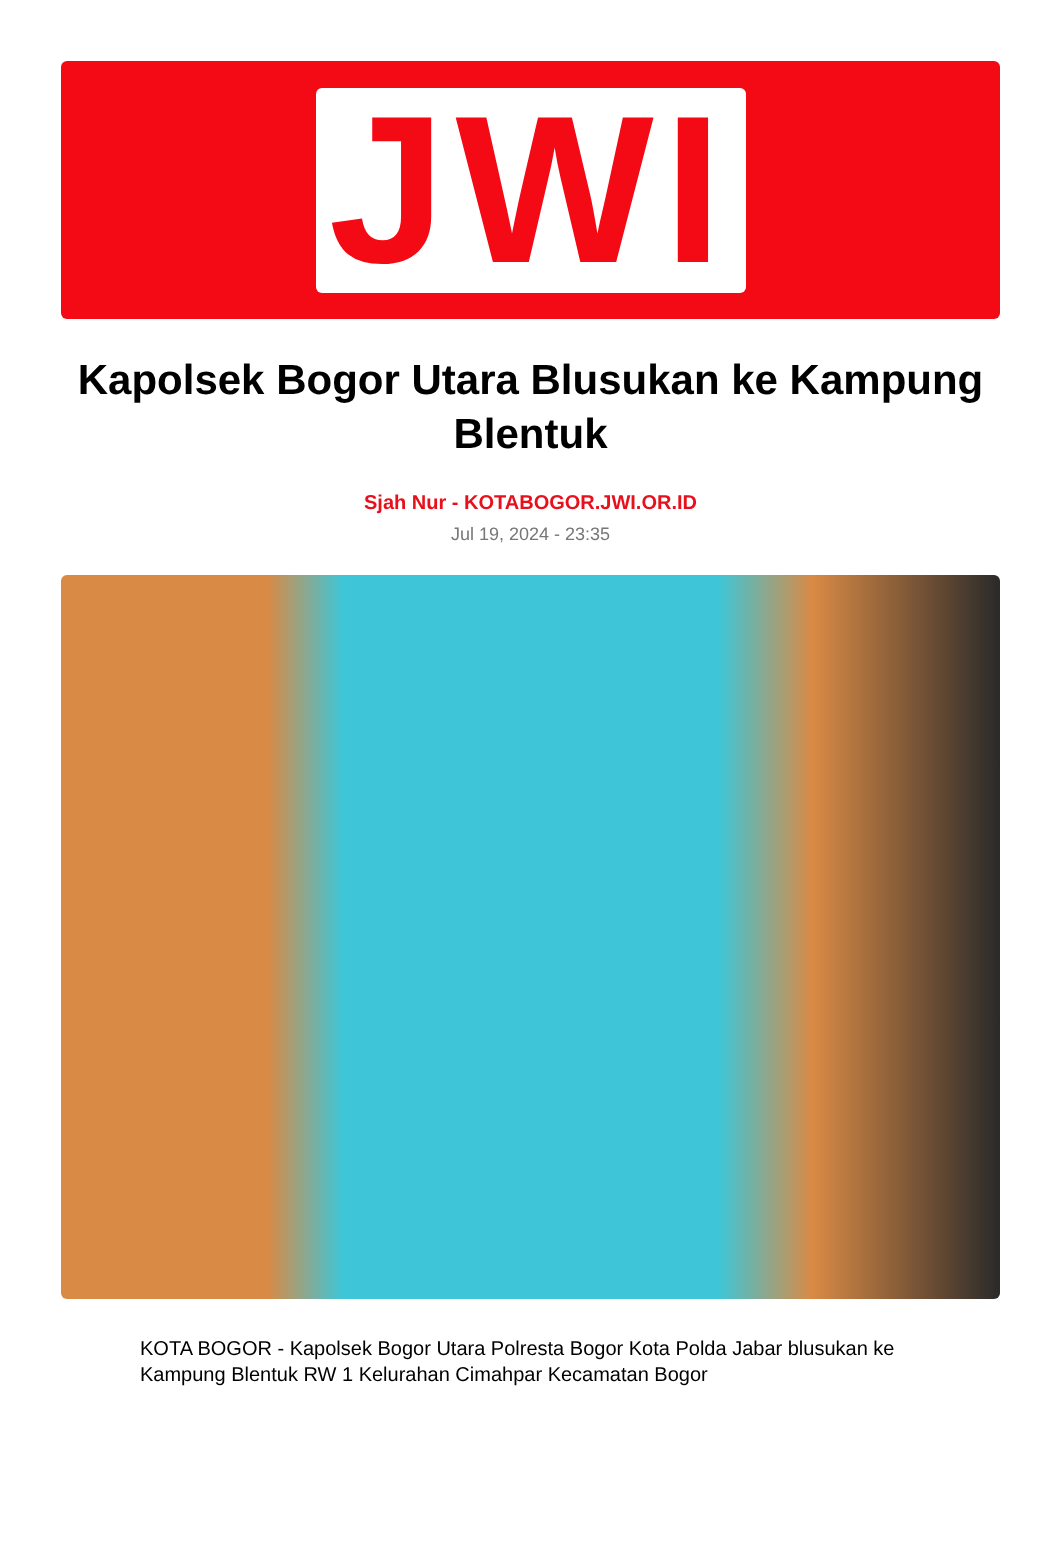JWI
Kapolsek Bogor Utara Blusukan ke Kampung Blentuk
Sjah Nur - KOTABOGOR.JWI.OR.ID
Jul 19, 2024 - 23:35
KOTA BOGOR - Kapolsek Bogor Utara Polresta Bogor Kota Polda Jabar blusukan ke Kampung Blentuk RW 1 Kelurahan Cimahpar Kecamatan Bogor